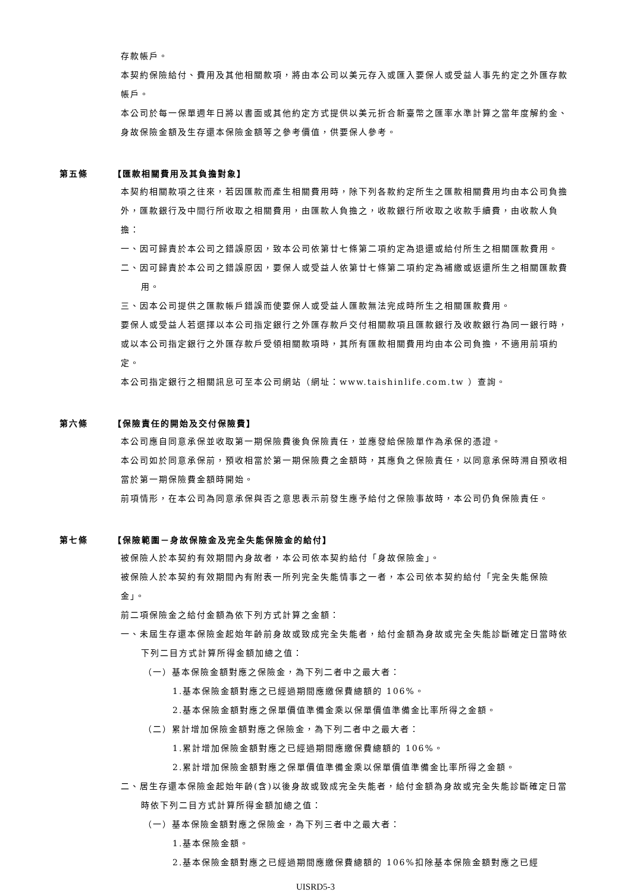存款帳戶。
本契約保險給付、費用及其他相關款項，將由本公司以美元存入或匯入要保人或受益人事先約定之外匯存款帳戶。
本公司於每一保單週年日將以書面或其他約定方式提供以美元折合新臺幣之匯率水準計算之當年度解約金、身故保險金額及生存還本保險金額等之參考價值，供要保人參考。
第五條 【匯款相關費用及其負擔對象】
本契約相關款項之往來，若因匯款而產生相關費用時，除下列各款約定所生之匯款相關費用均由本公司負擔外，匯款銀行及中間行所收取之相關費用，由匯款人負擔之，收款銀行所收取之收款手續費，由收款人負擔：
一、因可歸責於本公司之錯誤原因，致本公司依第廿七條第二項約定為退還或給付所生之相關匯款費用。
二、因可歸責於本公司之錯誤原因，要保人或受益人依第廿七條第二項約定為補繳或返還所生之相關匯款費用。
三、因本公司提供之匯款帳戶錯誤而使要保人或受益人匯款無法完成時所生之相關匯款費用。
要保人或受益人若選擇以本公司指定銀行之外匯存款戶交付相關款項且匯款銀行及收款銀行為同一銀行時，或以本公司指定銀行之外匯存款戶受領相關款項時，其所有匯款相關費用均由本公司負擔，不適用前項約定。
本公司指定銀行之相關訊息可至本公司網站（網址：www.taishinlife.com.tw ）查詢。
第六條 【保險責任的開始及交付保險費】
本公司應自同意承保並收取第一期保險費後負保險責任，並應發給保險單作為承保的憑證。
本公司如於同意承保前，預收相當於第一期保險費之金額時，其應負之保險責任，以同意承保時溯自預收相當於第一期保險費金額時開始。
前項情形，在本公司為同意承保與否之意思表示前發生應予給付之保險事故時，本公司仍負保險責任。
第七條 【保險範圍－身故保險金及完全失能保險金的給付】
被保險人於本契約有效期間內身故者，本公司依本契約給付「身故保險金」。
被保險人於本契約有效期間內有附表一所列完全失能情事之一者，本公司依本契約給付「完全失能保險金」。
前二項保險金之給付金額為依下列方式計算之金額：
一、未屆生存還本保險金起始年齡前身故或致成完全失能者，給付金額為身故或完全失能診斷確定日當時依下列二目方式計算所得金額加總之值：
（一）基本保險金額對應之保險金，為下列二者中之最大者：
1.基本保險金額對應之已經過期間應繳保費總額的 106%。
2.基本保險金額對應之保單價值準備金乘以保單價值準備金比率所得之金額。
（二）累計增加保險金額對應之保險金，為下列二者中之最大者：
1.累計增加保險金額對應之已經過期間應繳保費總額的 106%。
2.累計增加保險金額對應之保單價值準備金乘以保單價值準備金比率所得之金額。
二、居生存還本保險金起始年齡(含)以後身故或致成完全失能者，給付金額為身故或完全失能診斷確定日當時依下列二目方式計算所得金額加總之值：
（一）基本保險金額對應之保險金，為下列三者中之最大者：
1.基本保險金額。
2.基本保險金額對應之已經過期間應繳保費總額的 106%扣除基本保險金額對應之已經
UISRD5-3